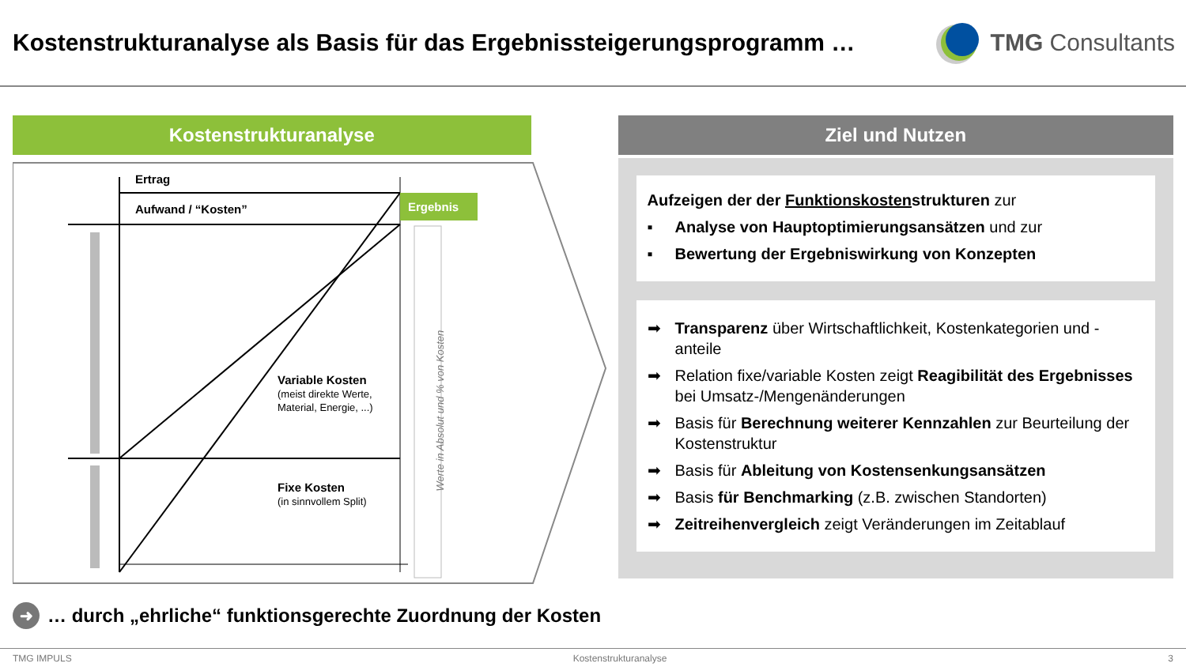Kostenstrukturanalyse als Basis für das Ergebnissteigerungsprogramm …
TMG Consultants
Kostenstrukturanalyse
Ertrag
Aufwand / “Kosten”
Ergebnis
Variable Kosten
(meist direkte Werte,
Material, Energie, ...)
Fixe Kosten
(in sinnvollem Split)
Werte in Absolut und % von Kosten
Ziel und Nutzen
Aufzeigen der der Funktionskostenstrukturen zur
▪ Analyse von Hauptoptimierungsansätzen und zur
▪ Bewertung der Ergebniswirkung von Konzepten
➡ Transparenz über Wirtschaftlichkeit, Kostenkategorien und -anteile
➡ Relation fixe/variable Kosten zeigt Reagibilität des Ergebnisses bei Umsatz-/Mengenänderungen
➡ Basis für Berechnung weiterer Kennzahlen zur Beurteilung der Kostenstruktur
➡ Basis für Ableitung von Kostensenkungsansätzen
➡ Basis für Benchmarking (z.B. zwischen Standorten)
➡ Zeitreihenvergleich zeigt Veränderungen im Zeitablauf
➜ … durch „ehrliche“ funktionsgerechte Zuordnung der Kosten
TMG IMPULS Kostenstrukturanalyse 3